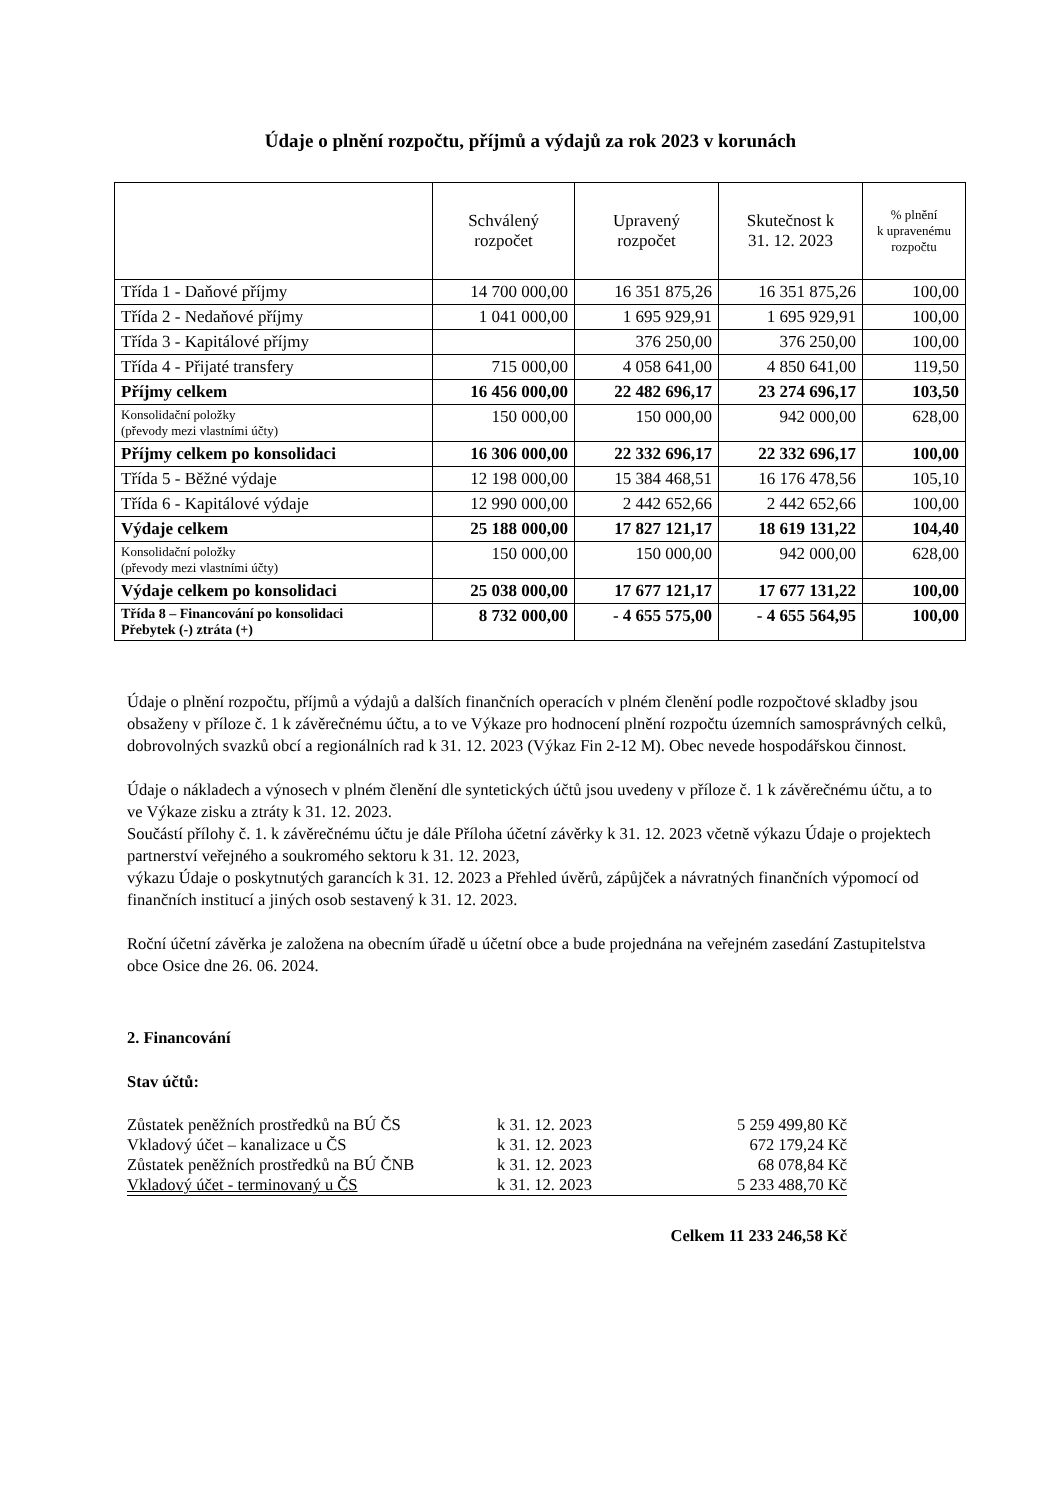Údaje o plnění rozpočtu, příjmů a výdajů za rok 2023 v korunách
| | Schválený rozpočet | Upravený rozpočet | Skutečnost k 31. 12. 2023 | % plnění k upravenému rozpočtu |
| --- | --- | --- | --- | --- |
| Třída 1 - Daňové příjmy | 14 700 000,00 | 16 351 875,26 | 16 351 875,26 | 100,00 |
| Třída 2 - Nedaňové příjmy | 1 041 000,00 | 1 695 929,91 | 1 695 929,91 | 100,00 |
| Třída 3 - Kapitálové příjmy | | 376 250,00 | 376 250,00 | 100,00 |
| Třída 4 - Přijaté transfery | 715 000,00 | 4 058 641,00 | 4 850 641,00 | 119,50 |
| Příjmy celkem | 16 456 000,00 | 22 482 696,17 | 23 274 696,17 | 103,50 |
| Konsolidační položky (převody mezi vlastními účty) | 150 000,00 | 150 000,00 | 942 000,00 | 628,00 |
| Příjmy celkem po konsolidaci | 16 306 000,00 | 22 332 696,17 | 22 332 696,17 | 100,00 |
| Třída 5 - Běžné výdaje | 12 198 000,00 | 15 384 468,51 | 16 176 478,56 | 105,10 |
| Třída 6 - Kapitálové výdaje | 12 990 000,00 | 2 442 652,66 | 2 442 652,66 | 100,00 |
| Výdaje celkem | 25 188 000,00 | 17 827 121,17 | 18 619 131,22 | 104,40 |
| Konsolidační položky (převody mezi vlastními účty) | 150 000,00 | 150 000,00 | 942 000,00 | 628,00 |
| Výdaje celkem po konsolidaci | 25 038 000,00 | 17 677 121,17 | 17 677 131,22 | 100,00 |
| Třída 8 – Financování po konsolidaci Přebytek (-) ztráta (+) | 8 732 000,00 | - 4 655 575,00 | - 4 655 564,95 | 100,00 |
Údaje o plnění rozpočtu, příjmů a výdajů a dalších finančních operacích v plném členění podle rozpočtové skladby jsou obsaženy v příloze č. 1 k závěrečnému účtu, a to ve Výkaze pro hodnocení plnění rozpočtu územních samosprávných celků, dobrovolných svazků obcí a regionálních rad k 31. 12. 2023 (Výkaz Fin 2-12 M). Obec nevede hospodářskou činnost.
Údaje o nákladech a výnosech v plném členění dle syntetických účtů jsou uvedeny v příloze č. 1 k závěrečnému účtu, a to ve Výkaze zisku a ztráty k 31. 12. 2023.
Součástí přílohy č. 1. k závěrečnému účtu je dále Příloha účetní závěrky k 31. 12. 2023 včetně výkazu Údaje o projektech partnerství veřejného a soukromého sektoru k 31. 12. 2023,
výkazu Údaje o poskytnutých garancích k 31. 12. 2023 a Přehled úvěrů, zápůjček a návratných finančních výpomocí od finančních institucí a jiných osob sestavený k 31. 12. 2023.
Roční účetní závěrka je založena na obecním úřadě u účetní obce a bude projednána na veřejném zasedání Zastupitelstva obce Osice dne 26. 06. 2024.
2. Financování
Stav účtů:
| Zůstatek peněžních prostředků na BÚ ČS | k 31. 12. 2023 | 5 259 499,80 Kč |
| Vkladový účet – kanalizace u ČS | k 31. 12. 2023 | 672 179,24 Kč |
| Zůstatek peněžních prostředků na BÚ ČNB | k 31. 12. 2023 | 68 078,84 Kč |
| Vkladový účet - terminovaný u ČS | k 31. 12. 2023 | 5 233 488,70 Kč |
| | Celkem 11 233 246,58 Kč | |